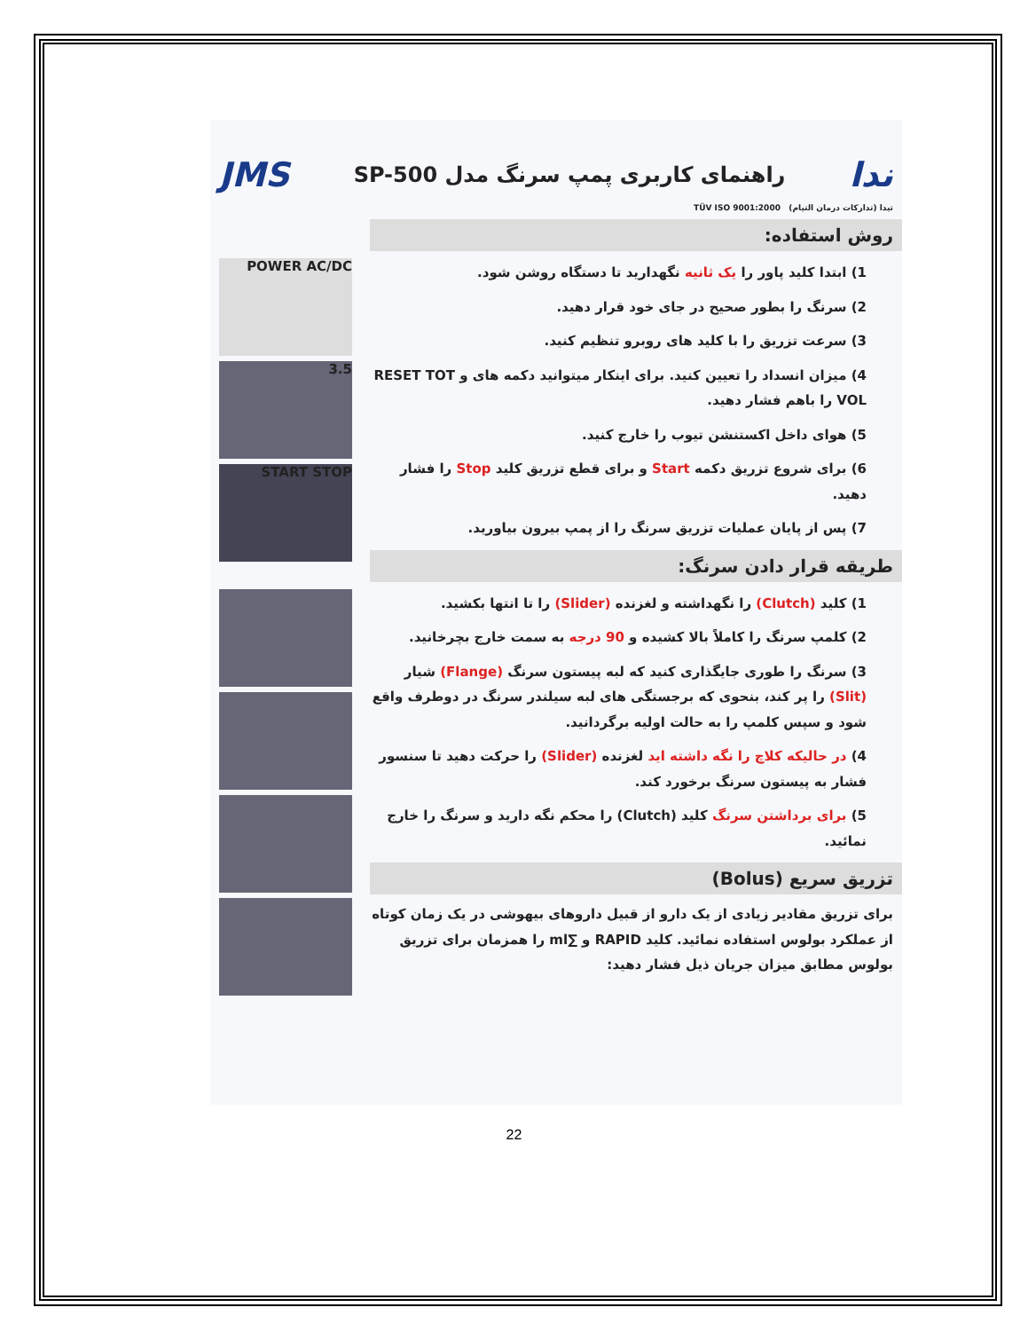ندا
راهنمای کاربری پمپ سرنگ مدل SP-500
JMS
تیدا (تدارکات درمان التیام) TÜV ISO 9001:2000
روش استفاده:
POWER AC/DC
3.5
START STOP
1) ابتدا کلید پاور را یک ثانیه نگهدارید تا دستگاه روشن شود.
2) سرنگ را بطور صحیح در جای خود قرار دهید.
3) سرعت تزریق را با کلید های روبرو تنظیم کنید.
4) میزان انسداد را تعیین کنید. برای اینکار میتوانید دکمه های و RESET TOT VOL را باهم فشار دهید.
5) هوای داخل اکستنشن تیوب را خارج کنید.
6) برای شروع تزریق دکمه Start و برای قطع تزریق کلید Stop را فشار دهید.
7) پس از پایان عملیات تزریق سرنگ را از پمپ بیرون بیاورید.
طریقه قرار دادن سرنگ:
1) کلید (Clutch) را نگهداشته و لغزنده (Slider) را تا انتها بکشید.
2) کلمپ سرنگ را کاملاً بالا کشیده و 90 درجه به سمت خارج بچرخانید.
3) سرنگ را طوری جایگذاری کنید که لبه پیستون سرنگ (Flange) شیار (Slit) را پر کند، بنحوی که برجستگی های لبه سیلندر سرنگ در دوطرف واقع شود و سپس کلمپ را به حالت اولیه برگردانید.
4) در حالیکه کلاچ را نگه داشته اید لغزنده (Slider) را حرکت دهید تا سنسور فشار به پیستون سرنگ برخورد کند.
5) برای برداشتن سرنگ کلید (Clutch) را محکم نگه دارید و سرنگ را خارج نمائید.
تزریق سریع (Bolus)
برای تزریق مقادیر زیادی از یک دارو از قبیل داروهای بیهوشی در یک زمان کوتاه از عملکرد بولوس استفاده نمائید. کلید RAPID و ∑ml را همزمان برای تزریق بولوس مطابق میزان جریان ذیل فشار دهید:
22